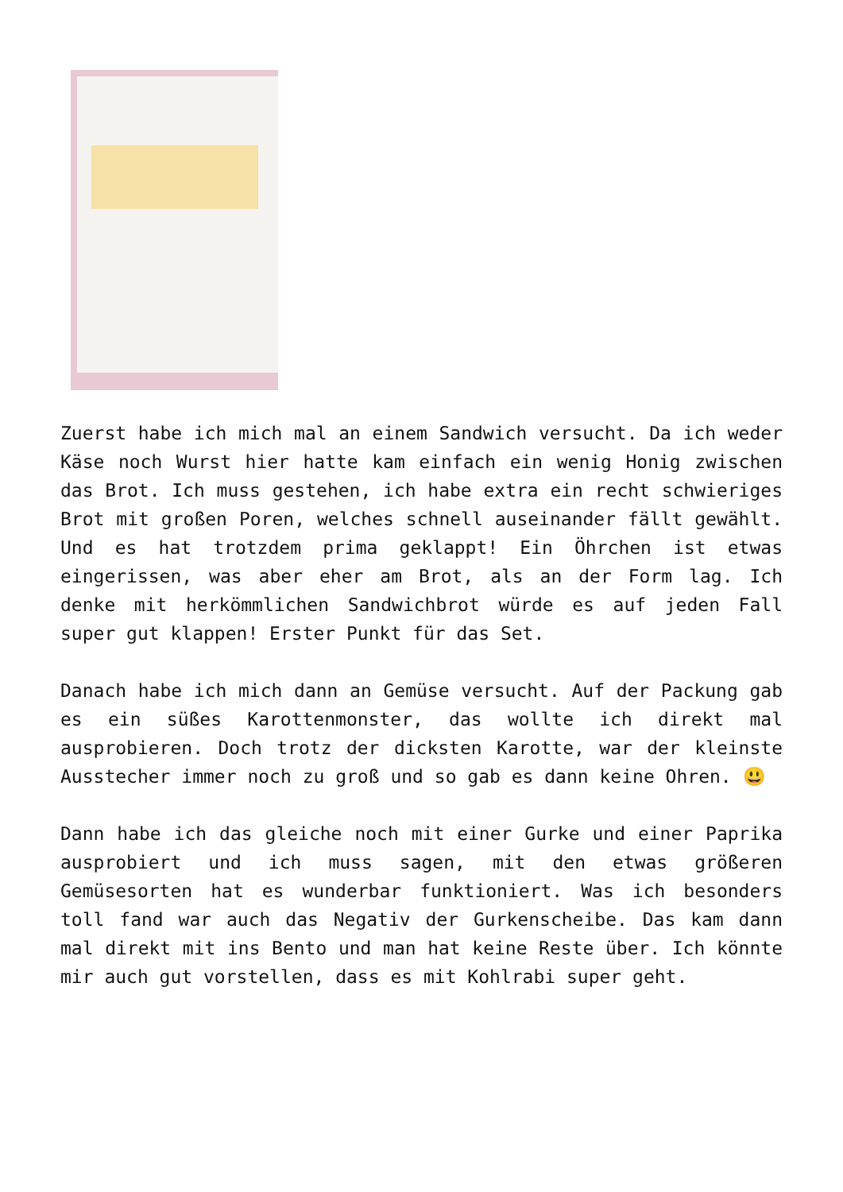Zuerst habe ich mich mal an einem Sandwich versucht. Da ich weder Käse noch Wurst hier hatte kam einfach ein wenig Honig zwischen das Brot. Ich muss gestehen, ich habe extra ein recht schwieriges Brot mit großen Poren, welches schnell auseinander fällt gewählt. Und es hat trotzdem prima geklappt! Ein Öhrchen ist etwas eingerissen, was aber eher am Brot, als an der Form lag. Ich denke mit herkömmlichen Sandwichbrot würde es auf jeden Fall super gut klappen! Erster Punkt für das Set.
Danach habe ich mich dann an Gemüse versucht. Auf der Packung gab es ein süßes Karottenmonster, das wollte ich direkt mal ausprobieren. Doch trotz der dicksten Karotte, war der kleinste Ausstecher immer noch zu groß und so gab es dann keine Ohren. 😃
Dann habe ich das gleiche noch mit einer Gurke und einer Paprika ausprobiert und ich muss sagen, mit den etwas größeren Gemüsesorten hat es wunderbar funktioniert. Was ich besonders toll fand war auch das Negativ der Gurkenscheibe. Das kam dann mal direkt mit ins Bento und man hat keine Reste über. Ich könnte mir auch gut vorstellen, dass es mit Kohlrabi super geht.